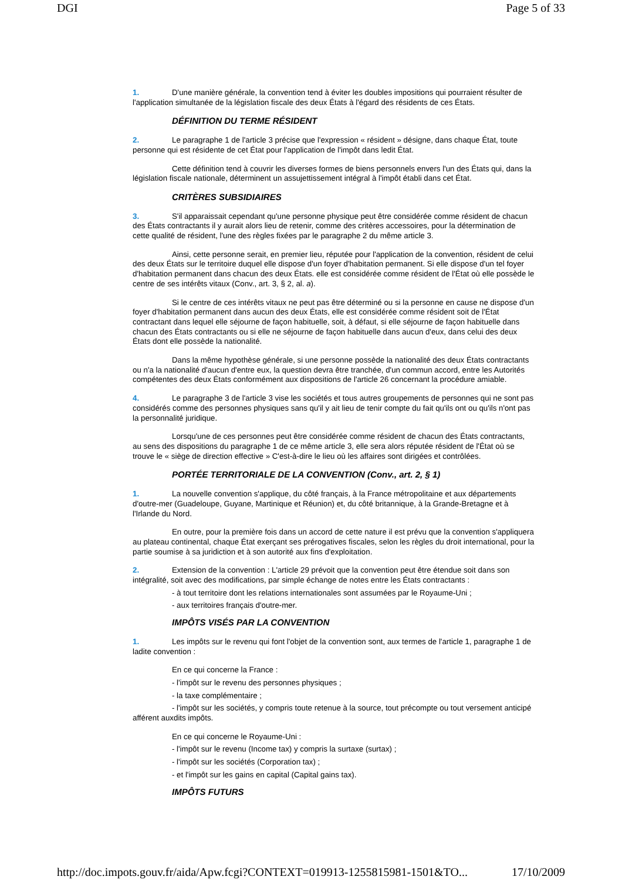DGI Page 5 of 33
1. D'une manière générale, la convention tend à éviter les doubles impositions qui pourraient résulter de l'application simultanée de la législation fiscale des deux États à l'égard des résidents de ces États.
DÉFINITION DU TERME RÉSIDENT
2. Le paragraphe 1 de l'article 3 précise que l'expression « résident » désigne, dans chaque État, toute personne qui est résidente de cet État pour l'application de l'impôt dans ledit État.
Cette définition tend à couvrir les diverses formes de biens personnels envers l'un des États qui, dans la législation fiscale nationale, déterminent un assujettissement intégral à l'impôt établi dans cet État.
CRITÈRES SUBSIDIAIRES
3. S'il apparaissait cependant qu'une personne physique peut être considérée comme résident de chacun des États contractants il y aurait alors lieu de retenir, comme des critères accessoires, pour la détermination de cette qualité de résident, l'une des règles fixées par le paragraphe 2 du même article 3.
Ainsi, cette personne serait, en premier lieu, réputée pour l'application de la convention, résident de celui des deux États sur le territoire duquel elle dispose d'un foyer d'habitation permanent. Si elle dispose d'un tel foyer d'habitation permanent dans chacun des deux États. elle est considérée comme résident de l'État où elle possède le centre de ses intérêts vitaux (Conv., art. 3, § 2, al. a).
Si le centre de ces intérêts vitaux ne peut pas être déterminé ou si la personne en cause ne dispose d'un foyer d'habitation permanent dans aucun des deux États, elle est considérée comme résident soit de l'État contractant dans lequel elle séjourne de façon habituelle, soit, à défaut, si elle séjourne de façon habituelle dans chacun des États contractants ou si elle ne séjourne de façon habituelle dans aucun d'eux, dans celui des deux États dont elle possède la nationalité.
Dans la même hypothèse générale, si une personne possède la nationalité des deux États contractants ou n'a la nationalité d'aucun d'entre eux, la question devra être tranchée, d'un commun accord, entre les Autorités compétentes des deux États conformément aux dispositions de l'article 26 concernant la procédure amiable.
4. Le paragraphe 3 de l'article 3 vise les sociétés et tous autres groupements de personnes qui ne sont pas considérés comme des personnes physiques sans qu'il y ait lieu de tenir compte du fait qu'ils ont ou qu'ils n'ont pas la personnalité juridique.
Lorsqu'une de ces personnes peut être considérée comme résident de chacun des États contractants, au sens des dispositions du paragraphe 1 de ce même article 3, elle sera alors réputée résident de l'État où se trouve le « siège de direction effective » C'est-à-dire le lieu où les affaires sont dirigées et contrôlées.
PORTÉE TERRITORIALE DE LA CONVENTION (Conv., art. 2, § 1)
1. La nouvelle convention s'applique, du côté français, à la France métropolitaine et aux départements d'outre-mer (Guadeloupe, Guyane, Martinique et Réunion) et, du côté britannique, à la Grande-Bretagne et à l'Irlande du Nord.
En outre, pour la première fois dans un accord de cette nature il est prévu que la convention s'appliquera au plateau continental, chaque État exerçant ses prérogatives fiscales, selon les règles du droit international, pour la partie soumise à sa juridiction et à son autorité aux fins d'exploitation.
2. Extension de la convention : L'article 29 prévoit que la convention peut être étendue soit dans son intégralité, soit avec des modifications, par simple échange de notes entre les États contractants :
- à tout territoire dont les relations internationales sont assumées par le Royaume-Uni ;
- aux territoires français d'outre-mer.
IMPÔTS VISÉS PAR LA CONVENTION
1. Les impôts sur le revenu qui font l'objet de la convention sont, aux termes de l'article 1, paragraphe 1 de ladite convention :
En ce qui concerne la France :
- l'impôt sur le revenu des personnes physiques ;
- la taxe complémentaire ;
- l'impôt sur les sociétés, y compris toute retenue à la source, tout précompte ou tout versement anticipé afférent auxdits impôts.
En ce qui concerne le Royaume-Uni :
- l'impôt sur le revenu (Income tax) y compris la surtaxe (surtax) ;
- l'impôt sur les sociétés (Corporation tax) ;
- et l'impôt sur les gains en capital (Capital gains tax).
IMPÔTS FUTURS
http://doc.impots.gouv.fr/aida/Apw.fcgi?CONTEXT=019913-1255815981-1501&TO... 17/10/2009